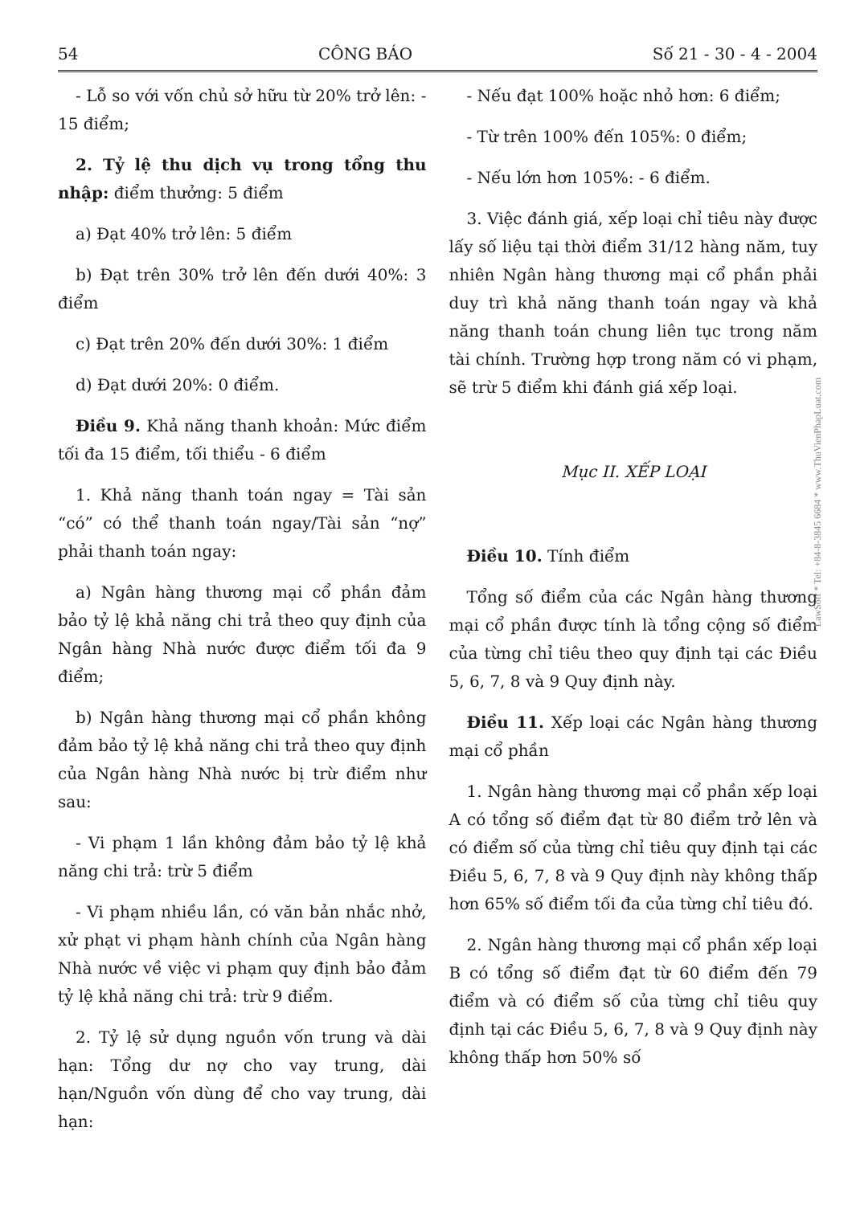54 CÔNG BÁO Số 21 - 30 - 4 - 2004
- Lỗ so với vốn chủ sở hữu từ 20% trở lên: - 15 điểm;
2. Tỷ lệ thu dịch vụ trong tổng thu nhập: điểm thưởng: 5 điểm
a) Đạt 40% trở lên: 5 điểm
b) Đạt trên 30% trở lên đến dưới 40%: 3 điểm
c) Đạt trên 20% đến dưới 30%: 1 điểm
d) Đạt dưới 20%: 0 điểm.
Điều 9. Khả năng thanh khoản: Mức điểm tối đa 15 điểm, tối thiểu - 6 điểm
1. Khả năng thanh toán ngay = Tài sản “có” có thể thanh toán ngay/Tài sản “nợ” phải thanh toán ngay:
a) Ngân hàng thương mại cổ phần đảm bảo tỷ lệ khả năng chi trả theo quy định của Ngân hàng Nhà nước được điểm tối đa 9 điểm;
b) Ngân hàng thương mại cổ phần không đảm bảo tỷ lệ khả năng chi trả theo quy định của Ngân hàng Nhà nước bị trừ điểm như sau:
- Vi phạm 1 lần không đảm bảo tỷ lệ khả năng chi trả: trừ 5 điểm
- Vi phạm nhiều lần, có văn bản nhắc nhở, xử phạt vi phạm hành chính của Ngân hàng Nhà nước về việc vi phạm quy định bảo đảm tỷ lệ khả năng chi trả: trừ 9 điểm.
2. Tỷ lệ sử dụng nguồn vốn trung và dài hạn: Tổng dư nợ cho vay trung, dài hạn/Nguồn vốn dùng để cho vay trung, dài hạn:
- Nếu đạt 100% hoặc nhỏ hơn: 6 điểm;
- Từ trên 100% đến 105%: 0 điểm;
- Nếu lớn hơn 105%: - 6 điểm.
3. Việc đánh giá, xếp loại chỉ tiêu này được lấy số liệu tại thời điểm 31/12 hàng năm, tuy nhiên Ngân hàng thương mại cổ phần phải duy trì khả năng thanh toán ngay và khả năng thanh toán chung liên tục trong năm tài chính. Trường hợp trong năm có vi phạm, sẽ trừ 5 điểm khi đánh giá xếp loại.
Mục II. XẾP LOẠI
Điều 10. Tính điểm
Tổng số điểm của các Ngân hàng thương mại cổ phần được tính là tổng cộng số điểm của từng chỉ tiêu theo quy định tại các Điều 5, 6, 7, 8 và 9 Quy định này.
Điều 11. Xếp loại các Ngân hàng thương mại cổ phần
1. Ngân hàng thương mại cổ phần xếp loại A có tổng số điểm đạt từ 80 điểm trở lên và có điểm số của từng chỉ tiêu quy định tại các Điều 5, 6, 7, 8 và 9 Quy định này không thấp hơn 65% số điểm tối đa của từng chỉ tiêu đó.
2. Ngân hàng thương mại cổ phần xếp loại B có tổng số điểm đạt từ 60 điểm đến 79 điểm và có điểm số của từng chỉ tiêu quy định tại các Điều 5, 6, 7, 8 và 9 Quy định này không thấp hơn 50% số
LawSoft * Tel: +84-8-3845 6684 * www.ThuVienPhapLuat.com